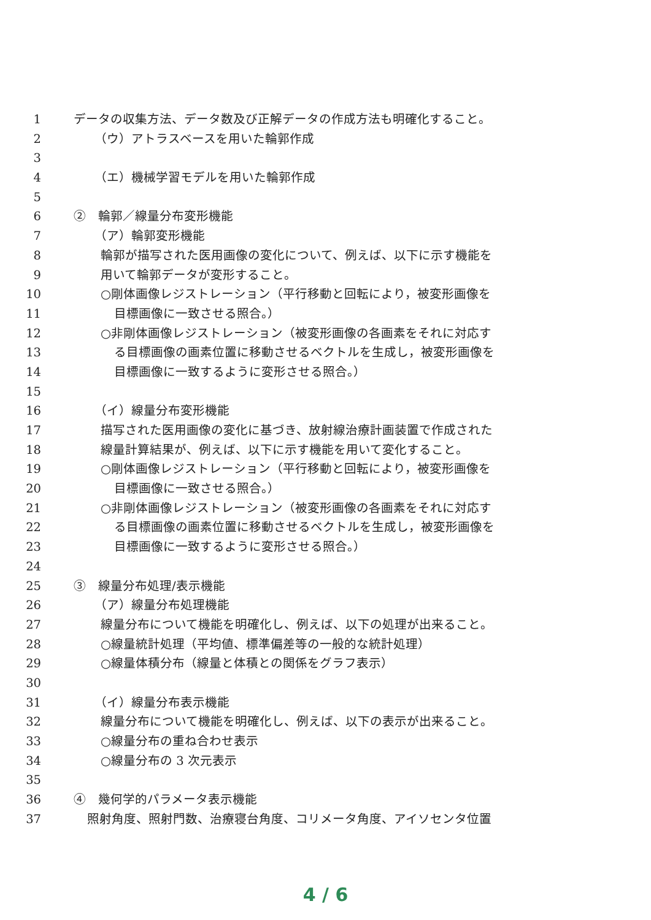1 データの収集方法、データ数及び正解データの作成方法も明確化すること。
2 （ウ）アトラスベースを用いた輪郭作成
3
4 （エ）機械学習モデルを用いた輪郭作成
5
6 ②　輪郭／線量分布変形機能
7 （ア）輪郭変形機能
8 輪郭が描写された医用画像の変化について、例えば、以下に示す機能を
9 用いて輪郭データが変形すること。
10 ○剛体画像レジストレーション（平行移動と回転により，被変形画像を
11 目標画像に一致させる照合。）
12 ○非剛体画像レジストレーション（被変形画像の各画素をそれに対応す
13 る目標画像の画素位置に移動させるベクトルを生成し，被変形画像を
14 目標画像に一致するように変形させる照合。）
15
16 （イ）線量分布変形機能
17 描写された医用画像の変化に基づき、放射線治療計画装置で作成された
18 線量計算結果が、例えば、以下に示す機能を用いて変化すること。
19 ○剛体画像レジストレーション（平行移動と回転により，被変形画像を
20 目標画像に一致させる照合。）
21 ○非剛体画像レジストレーション（被変形画像の各画素をそれに対応す
22 る目標画像の画素位置に移動させるベクトルを生成し，被変形画像を
23 目標画像に一致するように変形させる照合。）
24
25 ③　線量分布処理/表示機能
26 （ア）線量分布処理機能
27 線量分布について機能を明確化し、例えば、以下の処理が出来ること。
28 ○線量統計処理（平均値、標準偏差等の一般的な統計処理）
29 ○線量体積分布（線量と体積との関係をグラフ表示）
30
31 （イ）線量分布表示機能
32 線量分布について機能を明確化し、例えば、以下の表示が出来ること。
33 ○線量分布の重ね合わせ表示
34 ○線量分布の 3 次元表示
35
36 ④　幾何学的パラメータ表示機能
37 照射角度、照射門数、治療寝台角度、コリメータ角度、アイソセンタ位置
4 / 6